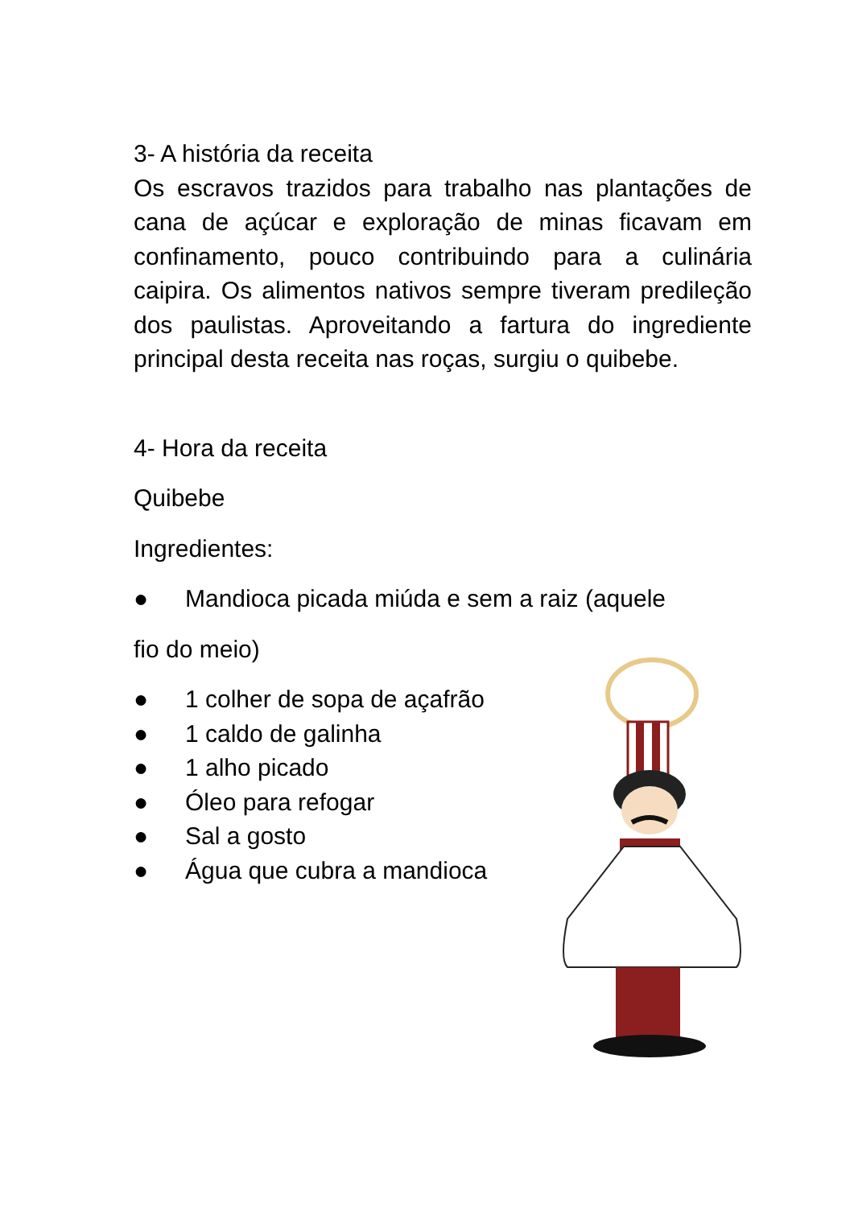3- A história da receita
Os escravos trazidos para trabalho nas plantações de cana de açúcar e exploração de minas ficavam em confinamento, pouco contribuindo para a culinária caipira. Os alimentos nativos sempre tiveram predileção dos paulistas. Aproveitando a fartura do ingrediente principal desta receita nas roças, surgiu o quibebe.
4- Hora da receita
Quibebe
Ingredientes:
● Mandioca picada miúda e sem a raiz (aquele
fio do meio)
● 1 colher de sopa de açafrão
● 1 caldo de galinha
● 1 alho picado
● Óleo para refogar
● Sal a gosto
● Água que cubra a mandioca